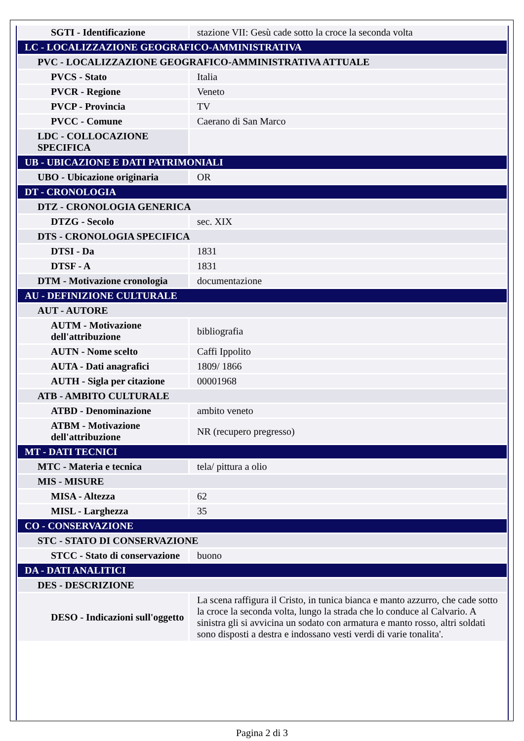| SGTI - Identificazione | stazione VII: Gesù cade sotto la croce la seconda volta |
| LC - LOCALIZZAZIONE GEOGRAFICO-AMMINISTRATIVA | |
| PVC - LOCALIZZAZIONE GEOGRAFICO-AMMINISTRATIVA ATTUALE | |
| PVCS - Stato | Italia |
| PVCR - Regione | Veneto |
| PVCP - Provincia | TV |
| PVCC - Comune | Caerano di San Marco |
| LDC - COLLOCAZIONE SPECIFICA | |
| UB - UBICAZIONE E DATI PATRIMONIALI | |
| UBO - Ubicazione originaria | OR |
| DT - CRONOLOGIA | |
| DTZ - CRONOLOGIA GENERICA | |
| DTZG - Secolo | sec. XIX |
| DTS - CRONOLOGIA SPECIFICA | |
| DTSI - Da | 1831 |
| DTSF - A | 1831 |
| DTM - Motivazione cronologia | documentazione |
| AU - DEFINIZIONE CULTURALE | |
| AUT - AUTORE | |
| AUTM - Motivazione dell'attribuzione | bibliografia |
| AUTN - Nome scelto | Caffi Ippolito |
| AUTA - Dati anagrafici | 1809/ 1866 |
| AUTH - Sigla per citazione | 00001968 |
| ATB - AMBITO CULTURALE | |
| ATBD - Denominazione | ambito veneto |
| ATBM - Motivazione dell'attribuzione | NR (recupero pregresso) |
| MT - DATI TECNICI | |
| MTC - Materia e tecnica | tela/ pittura a olio |
| MIS - MISURE | |
| MISA - Altezza | 62 |
| MISL - Larghezza | 35 |
| CO - CONSERVAZIONE | |
| STC - STATO DI CONSERVAZIONE | |
| STCC - Stato di conservazione | buono |
| DA - DATI ANALITICI | |
| DES - DESCRIZIONE | |
| DESO - Indicazioni sull'oggetto | La scena raffigura il Cristo, in tunica bianca e manto azzurro, che cade sotto la croce la seconda volta, lungo la strada che lo conduce al Calvario. A sinistra gli si avvicina un sodato con armatura e manto rosso, altri soldati sono disposti a destra e indossano vesti verdi di varie tonalita'. |
Pagina 2 di 3